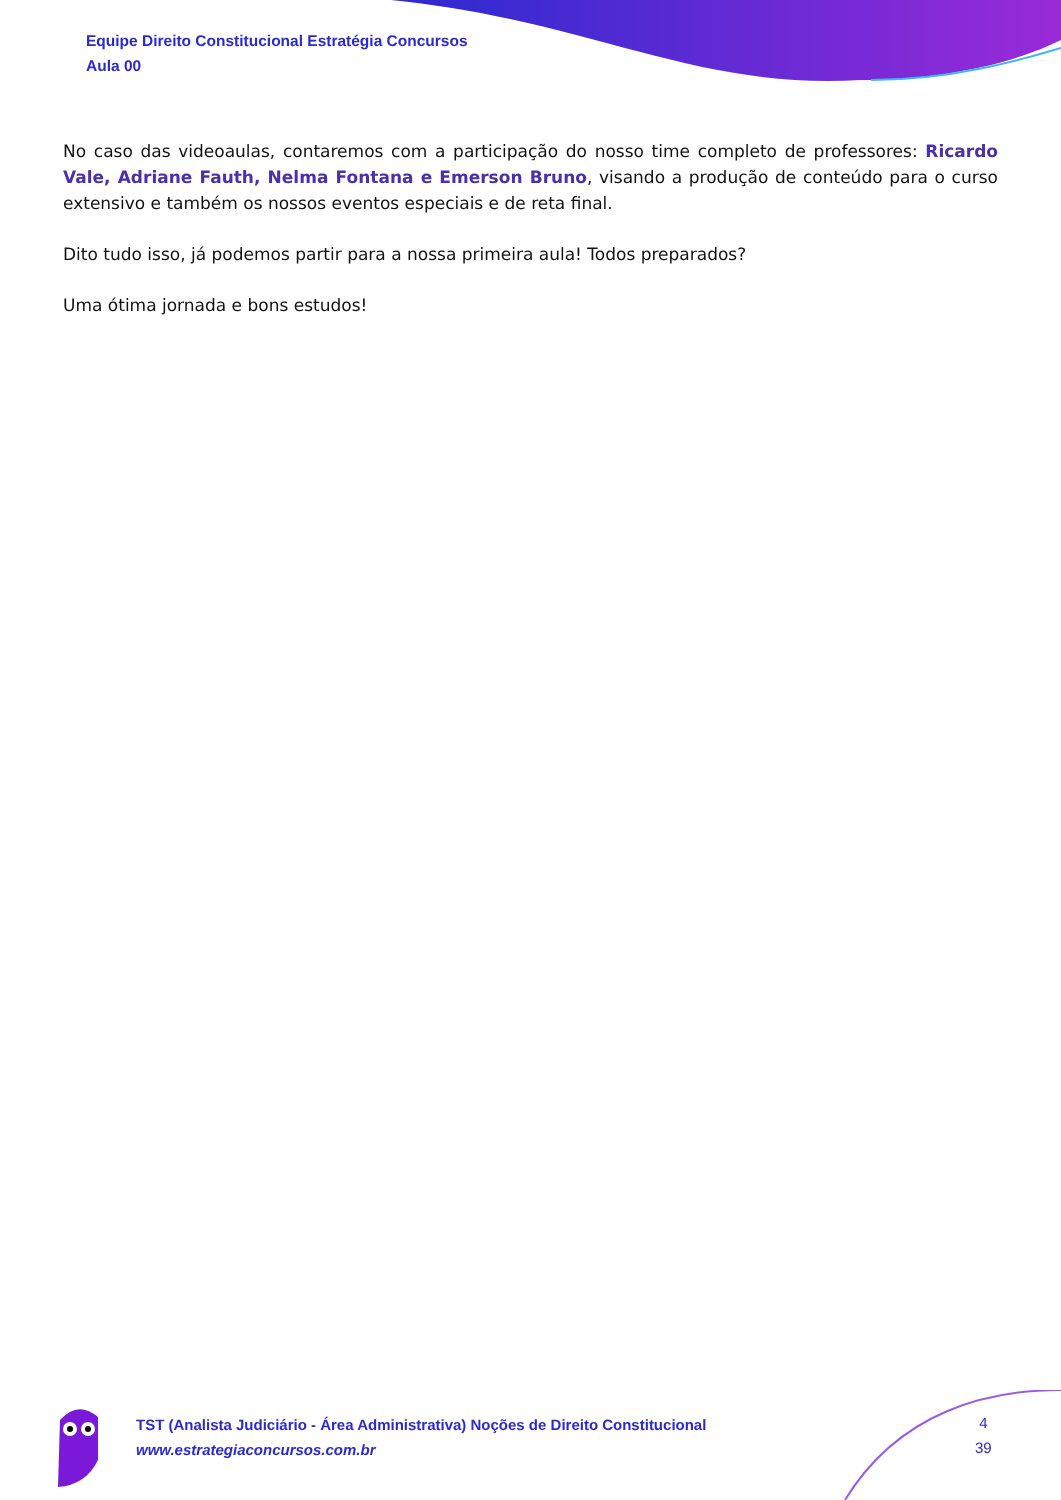Equipe Direito Constitucional Estratégia Concursos
Aula 00
No caso das videoaulas, contaremos com a participação do nosso time completo de professores: Ricardo Vale, Adriane Fauth, Nelma Fontana e Emerson Bruno, visando a produção de conteúdo para o curso extensivo e também os nossos eventos especiais e de reta final.
Dito tudo isso, já podemos partir para a nossa primeira aula! Todos preparados?
Uma ótima jornada e bons estudos!
TST (Analista Judiciário - Área Administrativa) Noções de Direito Constitucional
www.estrategiaconcursos.com.br
4
39